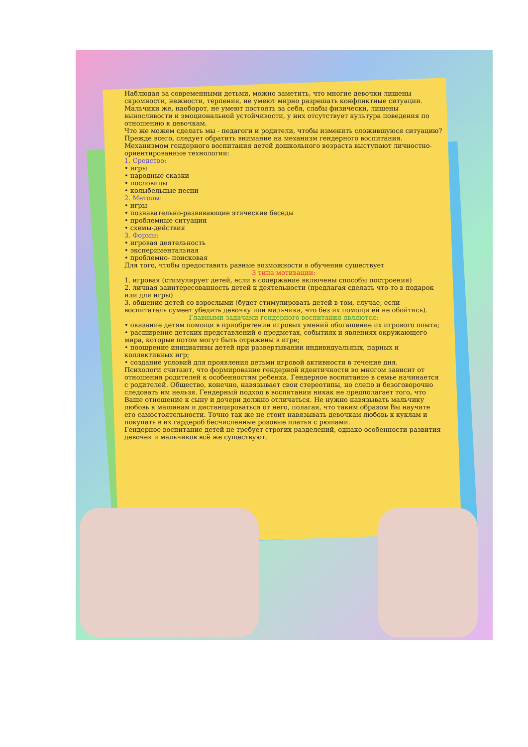Наблюдая за современными детьми, можно заметить, что многие девочки лишены скромности, нежности, терпения, не умеют мирно разрешать конфликтные ситуации. Мальчики же, наоборот, не умеют постоять за себя, слабы физически, лишены выносливости и эмоциональной устойчивости, у них отсутствует культура поведения по отношению к девочкам.
Что же можем сделать мы - педагоги и родители, чтобы изменить сложившуюся ситуацию? Прежде всего, следует обратить внимание на механизм гендерного воспитания. Механизмом гендерного воспитания детей дошкольного возраста выступают личностно-ориентированные технологии:
1. Средство:
• игры
• народные сказки
• пословицы
• колыбельные песни
2. Методы:
• игры
• познавательно-развивающие этические беседы
• проблемные ситуации
• схемы-действия
3. Формы:
• игровая деятельность
• экспериментальная
• проблемно- поисковая
Для того, чтобы предоставить равные возможности в обучении существует
3 типа мотивации:
1. игровая (стимулирует детей, если в содержание включены способы построения)
2. личная заинтересованность детей к деятельности (предлагая сделать что-то в подарок или для игры)
3. общение детей со взрослыми (будет стимулировать детей в том, случае, если воспитатель сумеет убедить девочку или мальчика, что без их помощи ей не обойтись).
Главными задачами гендерного воспитания являются:
• оказание детям помощи в приобретении игровых умений обогащение их игрового опыта;
• расширение детских представлений о предметах, событиях и явлениях окружающего мира, которые потом могут быть отражены в игре;
• поощрение инициативы детей при развертывании индивидуальных, парных и коллективных игр;
• создание условий для проявления детьми игровой активности в течение дня.
Психологи считают, что формирование гендерной идентичности во многом зависит от отношения родителей к особенностям ребенка. Гендерное воспитание в семье начинается с родителей. Общество, конечно, навязывает свои стереотипы, но слепо и безоговорочно следовать им нельзя. Гендерный подход в воспитании никак не предполагает того, что Ваше отношение к сыну и дочери должно отличаться. Не нужно навязывать мальчику любовь к машинам и дистанцироваться от него, полагая, что таким образом Вы научите его самостоятельности. Точно так же не стоит навязывать девочкам любовь к куклам и покупать в их гардероб бесчисленные розовые платья с рюшами.
Гендерное воспитание детей не требует строгих разделений, однако особенности развития девочек и мальчиков всё же существуют.